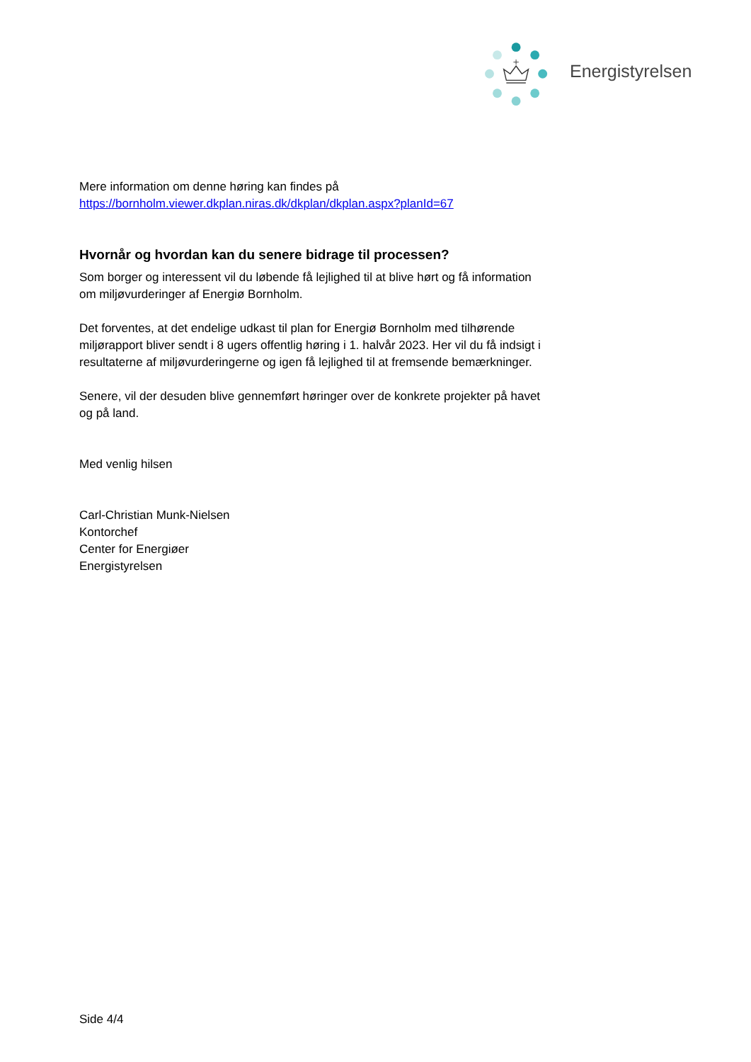Energistyrelsen
Mere information om denne høring kan findes på
https://bornholm.viewer.dkplan.niras.dk/dkplan/dkplan.aspx?planId=67
Hvornår og hvordan kan du senere bidrage til processen?
Som borger og interessent vil du løbende få lejlighed til at blive hørt og få information om miljøvurderinger af Energiø Bornholm.
Det forventes, at det endelige udkast til plan for Energiø Bornholm med tilhørende miljørapport bliver sendt i 8 ugers offentlig høring i 1. halvår 2023. Her vil du få indsigt i resultaterne af miljøvurderingerne og igen få lejlighed til at fremsende bemærkninger.
Senere, vil der desuden blive gennemført høringer over de konkrete projekter på havet og på land.
Med venlig hilsen
Carl-Christian Munk-Nielsen
Kontorchef
Center for Energiøer
Energistyrelsen
Side 4/4